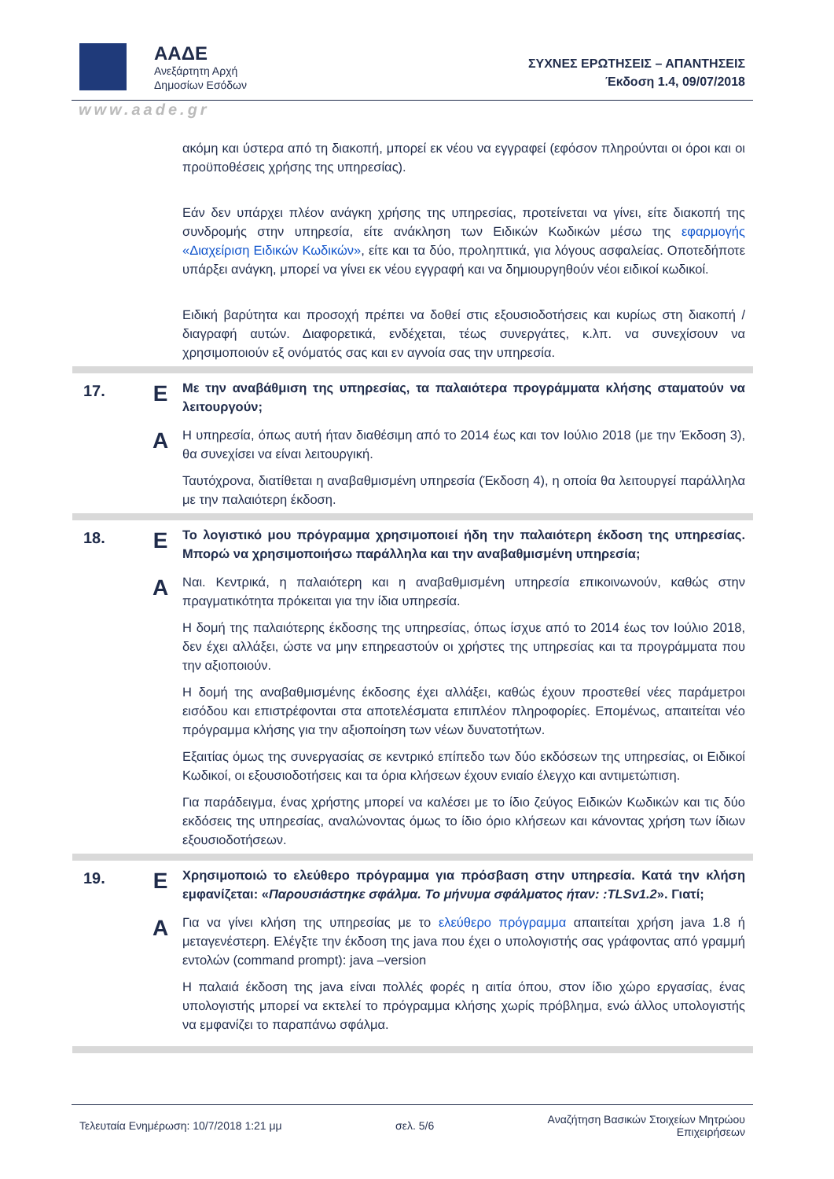ΑΑΔΕ
Ανεξάρτητη Αρχή
Δημοσίων Εσόδων
ΣΥΧΝΕΣ ΕΡΩΤΗΣΕΙΣ – ΑΠΑΝΤΗΣΕΙΣ
Έκδοση 1.4, 09/07/2018
www.aade.gr
| | | ακόμη και ύστερα από τη διακοπή, μπορεί εκ νέου να εγγραφεί (εφόσον πληρούνται οι όροι και οι προϋποθέσεις χρήσης της υπηρεσίας). Εάν δεν υπάρχει πλέον ανάγκη χρήσης της υπηρεσίας, προτείνεται να γίνει, είτε διακοπή της συνδρομής στην υπηρεσία, είτε ανάκληση των Ειδικών Κωδικών μέσω της εφαρμογής «Διαχείριση Ειδικών Κωδικών» , είτε και τα δύο, προληπτικά, για λόγους ασφαλείας. Οποτεδήποτε υπάρξει ανάγκη, μπορεί να γίνει εκ νέου εγγραφή και να δημιουργηθούν νέοι ειδικοί κωδικοί. Ειδική βαρύτητα και προσοχή πρέπει να δοθεί στις εξουσιοδοτήσεις και κυρίως στη διακοπή / διαγραφή αυτών. Διαφορετικά, ενδέχεται, τέως συνεργάτες, κ.λπ. να συνεχίσουν να χρησιμοποιούν εξ ονόματός σας και εν αγνοία σας την υπηρεσία. |
| 17. | Ε | Με την αναβάθμιση της υπηρεσίας, τα παλαιότερα προγράμματα κλήσης σταματούν να λειτουργούν; |
| | Α | Η υπηρεσία, όπως αυτή ήταν διαθέσιμη από το 2014 έως και τον Ιούλιο 2018 (με την Έκδοση 3), θα συνεχίσει να είναι λειτουργική. Ταυτόχρονα, διατίθεται η αναβαθμισμένη υπηρεσία (Έκδοση 4), η οποία θα λειτουργεί παράλληλα με την παλαιότερη έκδοση. |
| 18. | Ε | Το λογιστικό μου πρόγραμμα χρησιμοποιεί ήδη την παλαιότερη έκδοση της υπηρεσίας. Μπορώ να χρησιμοποιήσω παράλληλα και την αναβαθμισμένη υπηρεσία; |
| | Α | Ναι. Κεντρικά, η παλαιότερη και η αναβαθμισμένη υπηρεσία επικοινωνούν, καθώς στην πραγματικότητα πρόκειται για την ίδια υπηρεσία. Η δομή της παλαιότερης έκδοσης της υπηρεσίας, όπως ίσχυε από το 2014 έως τον Ιούλιο 2018, δεν έχει αλλάξει, ώστε να μην επηρεαστούν οι χρήστες της υπηρεσίας και τα προγράμματα που την αξιοποιούν. Η δομή της αναβαθμισμένης έκδοσης έχει αλλάξει, καθώς έχουν προστεθεί νέες παράμετροι εισόδου και επιστρέφονται στα αποτελέσματα επιπλέον πληροφορίες. Επομένως, απαιτείται νέο πρόγραμμα κλήσης για την αξιοποίηση των νέων δυνατοτήτων. Εξαιτίας όμως της συνεργασίας σε κεντρικό επίπεδο των δύο εκδόσεων της υπηρεσίας, οι Ειδικοί Κωδικοί, οι εξουσιοδοτήσεις και τα όρια κλήσεων έχουν ενιαίο έλεγχο και αντιμετώπιση. Για παράδειγμα, ένας χρήστης μπορεί να καλέσει με το ίδιο ζεύγος Ειδικών Κωδικών και τις δύο εκδόσεις της υπηρεσίας, αναλώνοντας όμως το ίδιο όριο κλήσεων και κάνοντας χρήση των ίδιων εξουσιοδοτήσεων. |
| 19. | Ε | Χρησιμοποιώ το ελεύθερο πρόγραμμα για πρόσβαση στην υπηρεσία. Κατά την κλήση εμφανίζεται: « Παρουσιάστηκε σφάλμα. Το μήνυμα σφάλματος ήταν: :TLSv1.2 ». Γιατί; |
| | Α | Για να γίνει κλήση της υπηρεσίας με το ελεύθερο πρόγραμμα απαιτείται χρήση java 1.8 ή μεταγενέστερη. Ελέγξτε την έκδοση της java που έχει ο υπολογιστής σας γράφοντας από γραμμή εντολών (command prompt): java –version Η παλαιά έκδοση της java είναι πολλές φορές η αιτία όπου, στον ίδιο χώρο εργασίας, ένας υπολογιστής μπορεί να εκτελεί το πρόγραμμα κλήσης χωρίς πρόβλημα, ενώ άλλος υπολογιστής να εμφανίζει το παραπάνω σφάλμα. |
Τελευταία Ενημέρωση: 10/7/2018 1:21 μμ σελ. 5/6 Αναζήτηση Βασικών Στοιχείων Μητρώου
Επιχειρήσεων